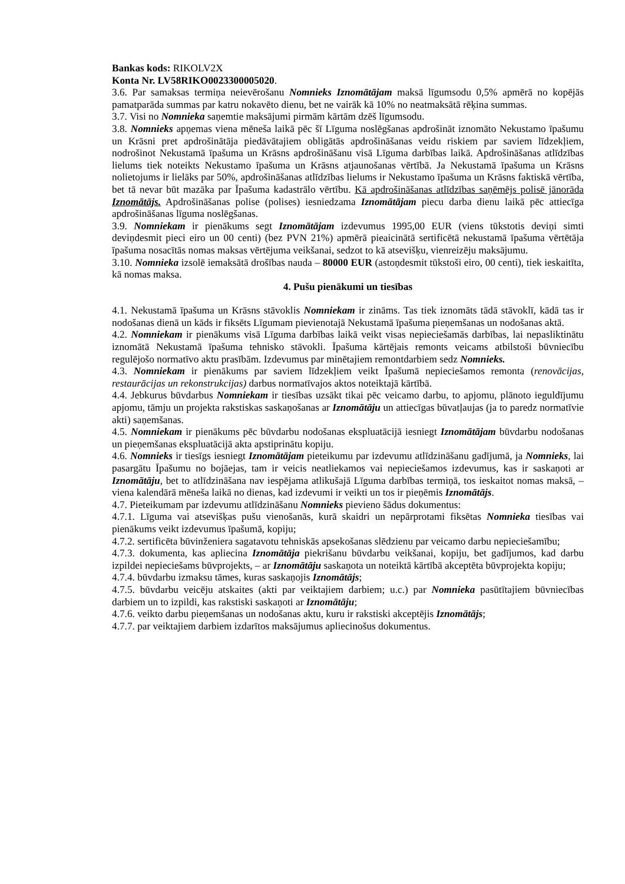Bankas kods: RIKOLV2X
Konta Nr. LV58RIKO0023300005020.
3.6. Par samaksas termiņa neievērošanu Nomnieks Iznomātājam maksā līgumsodu 0,5% apmērā no kopējās pamatparāda summas par katru nokavēto dienu, bet ne vairāk kā 10% no neatmaksātā rēķina summas.
3.7. Visi no Nomnieka saņemtie maksājumi pirmām kārtām dzēš līgumsodu.
3.8. Nomnieks apņemas viena mēneša laikā pēc šī Līguma noslēgšanas apdrošināt iznomāto Nekustamo īpašumu un Krāsni pret apdrošinātāja piedāvātajiem obligātās apdrošināšanas veidu riskiem par saviem līdzekļiem, nodrošinot Nekustamā īpašuma un Krāsns apdrošināšanu visā Līguma darbības laikā. Apdrošināšanas atlīdzības lielums tiek noteikts Nekustamo īpašuma un Krāsns atjaunošanas vērtībā. Ja Nekustamā īpašuma un Krāsns nolietojums ir lielāks par 50%, apdrošināšanas atlīdzības lielums ir Nekustamo īpašuma un Krāsns faktiskā vērtība, bet tā nevar būt mazāka par Īpašuma kadastrālo vērtību. Kā apdrošināšanas atlīdzības saņēmējs polisē jānorāda Iznomātājs. Apdrošināšanas polise (polises) iesniedzama Iznomātājam piecu darba dienu laikā pēc attiecīga apdrošināšanas līguma noslēgšanas.
3.9. Nomniekam ir pienākums segt Iznomātājam izdevumus 1995,00 EUR (viens tūkstotis deviņi simti deviņdesmit pieci eiro un 00 centi) (bez PVN 21%) apmērā pieaicinātā sertificētā nekustamā īpašuma vērtētāja īpašuma nosacītās nomas maksas vērtējuma veikšanai, sedzot to kā atsevišķu, vienreizēju maksājumu.
3.10. Nomnieka izsolē iemaksātā drošības nauda – 80000 EUR (astoņdesmit tūkstoši eiro, 00 centi), tiek ieskaitīta, kā nomas maksa.
4. Pušu pienākumi un tiesības
4.1. Nekustamā īpašuma un Krāsns stāvoklis Nomniekam ir zināms. Tas tiek iznomāts tādā stāvoklī, kādā tas ir nodošanas dienā un kāds ir fiksēts Līgumam pievienotajā Nekustamā īpašuma pieņemšanas un nodošanas aktā.
4.2. Nomniekam ir pienākums visā Līguma darbības laikā veikt visas nepieciešamās darbības, lai nepasliktinātu iznomātā Nekustamā īpašuma tehnisko stāvokli. Īpašuma kārtējais remonts veicams atbilstoši būvniecību regulējošo normatīvo aktu prasībām. Izdevumus par minētajiem remontdarbiem sedz Nomnieks.
4.3. Nomniekam ir pienākums par saviem līdzekļiem veikt Īpašumā nepieciešamos remonta (renovācijas, restaurācijas un rekonstrukcijas) darbus normatīvajos aktos noteiktajā kārtībā.
4.4. Jebkurus būvdarbus Nomniekam ir tiesības uzsākt tikai pēc veicamo darbu, to apjomu, plānoto ieguldījumu apjomu, tāmju un projekta rakstiskas saskaņošanas ar Iznomātāju un attiecīgas būvatļaujas (ja to paredz normatīvie akti) saņemšanas.
4.5. Nomniekam ir pienākums pēc būvdarbu nodošanas ekspluatācijā iesniegt Iznomātājam būvdarbu nodošanas un pieņemšanas ekspluatācijā akta apstiprinātu kopiju.
4.6. Nomnieks ir tiesīgs iesniegt Iznomātājam pieteikumu par izdevumu atlīdzināšanu gadījumā, ja Nomnieks, lai pasargātu Īpašumu no bojāejas, tam ir veicis neatliekamos vai nepieciešamos izdevumus, kas ir saskaņoti ar Iznomātāju, bet to atlīdzināšana nav iespējama atlikušajā Līguma darbības termiņā, tos ieskaitot nomas maksā, – viena kalendārā mēneša laikā no dienas, kad izdevumi ir veikti un tos ir pieņēmis Iznomātājs.
4.7. Pieteikumam par izdevumu atlīdzināšanu Nomnieks pievieno šādus dokumentus:
4.7.1. Līguma vai atsevišķas pušu vienošanās, kurā skaidri un nepārprotami fiksētas Nomnieka tiesības vai pienākums veikt izdevumus īpašumā, kopiju;
4.7.2. sertificēta būvinženiera sagatavotu tehniskās apsekošanas slēdzienu par veicamo darbu nepieciešamību;
4.7.3. dokumenta, kas apliecina Iznomātāja piekrišanu būvdarbu veikšanai, kopiju, bet gadījumos, kad darbu izpildei nepieciešams būvprojekts, – ar Iznomātāju saskaņota un noteiktā kārtībā akceptēta būvprojekta kopiju;
4.7.4. būvdarbu izmaksu tāmes, kuras saskaņojis Iznomātājs;
4.7.5. būvdarbu veicēju atskaites (akti par veiktajiem darbiem; u.c.) par Nomnieka pasūtītajiem būvniecības darbiem un to izpildi, kas rakstiski saskaņoti ar Iznomātāju;
4.7.6. veikto darbu pieņemšanas un nodošanas aktu, kuru ir rakstiski akceptējis Iznomātājs;
4.7.7. par veiktajiem darbiem izdarītos maksājumus apliecinošus dokumentus.